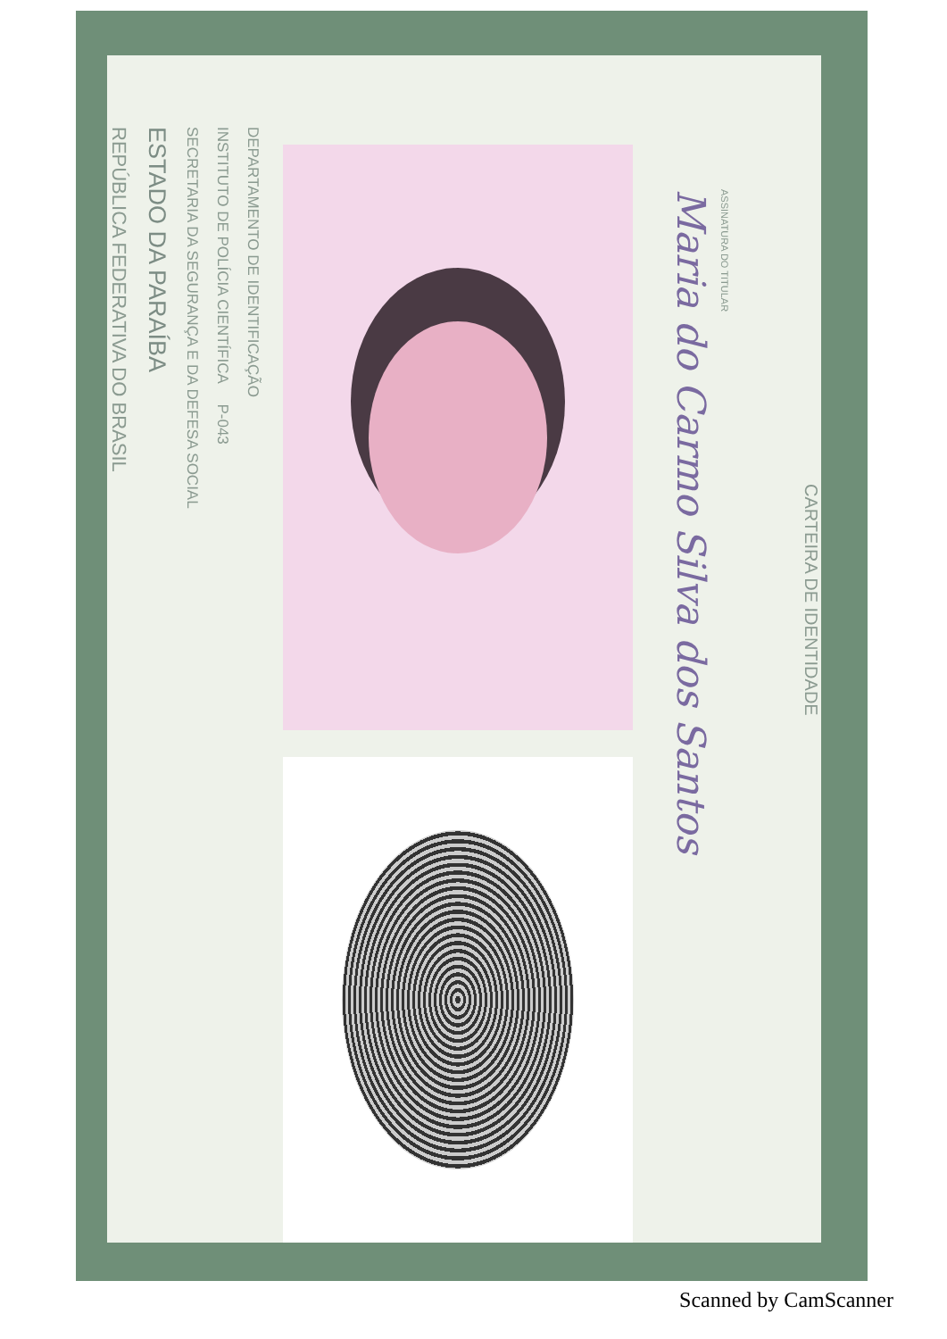REPÚBLICA FEDERATIVA DO BRASIL
ESTADO DA PARAÍBA
SECRETARIA DA SEGURANÇA E DA DEFESA SOCIAL
INSTITUTO DE POLÍCIA CIENTÍFICA P-043
DEPARTAMENTO DE IDENTIFICAÇÃO
Maria do Carmo Silva dos Santos
ASSINATURA DO TITULAR
CARTEIRA DE IDENTIDADE
Scanned by CamScanner